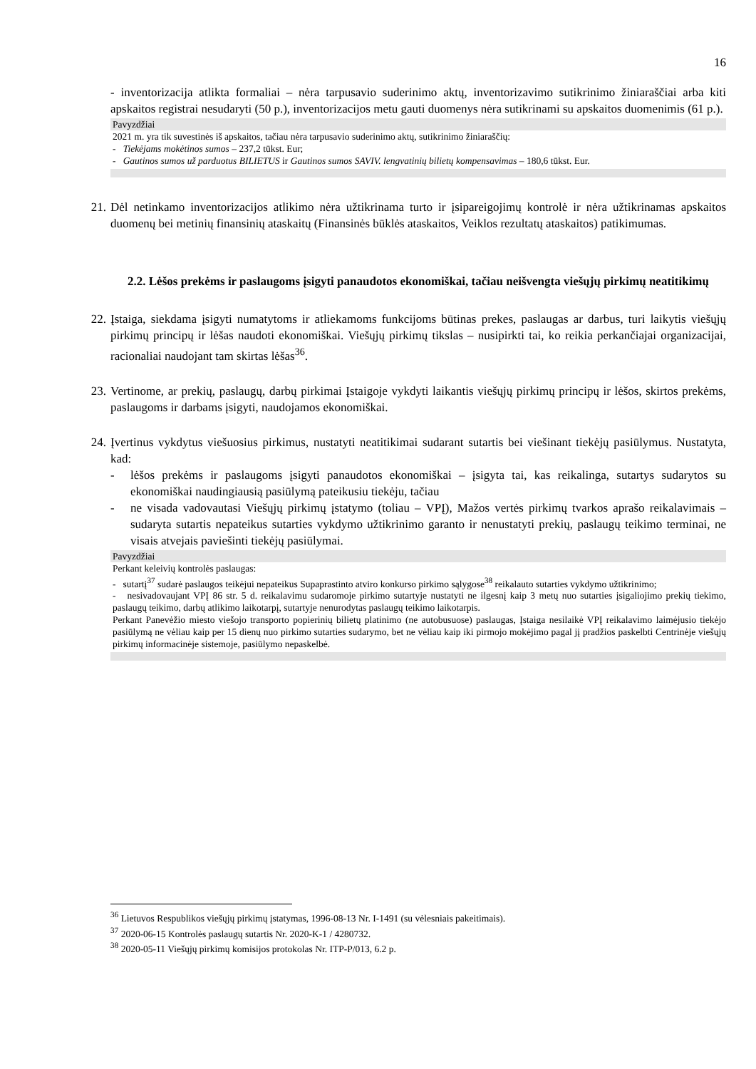16
- inventorizacija atlikta formaliai – nėra tarpusavio suderinimo aktų, inventorizavimo sutikrinimo žiniaraščiai arba kiti apskaitos registrai nesudaryti (50 p.), inventorizacijos metu gauti duomenys nėra sutikrinami su apskaitos duomenimis (61 p.).
Pavyzdžiai
2021 m. yra tik suvestinės iš apskaitos, tačiau nėra tarpusavio suderinimo aktų, sutikrinimo žiniaraščių:
- Tiekėjams mokėtinos sumos – 237,2 tūkst. Eur;
- Gautinos sumos už parduotus BILIETUS ir Gautinos sumos SAVIV. lengvatinių bilietų kompensavimas – 180,6 tūkst. Eur.
21. Dėl netinkamo inventorizacijos atlikimo nėra užtikrinama turto ir įsipareigojimų kontrolė ir nėra užtikrinamas apskaitos duomenų bei metinių finansinių ataskaitų (Finansinės būklės ataskaitos, Veiklos rezultatų ataskaitos) patikimumas.
2.2. Lėšos prekėms ir paslaugoms įsigyti panaudotos ekonomiškai, tačiau neišvengta viešųjų pirkimų neatitikimų
22. Įstaiga, siekdama įsigyti numatytoms ir atliekamoms funkcijoms būtinas prekes, paslaugas ar darbus, turi laikytis viešųjų pirkimų principų ir lėšas naudoti ekonomiškai. Viešųjų pirkimų tikslas – nusipirkti tai, ko reikia perkančiajai organizacijai, racionaliai naudojant tam skirtas lėšas<sup>36</sup>.
23. Vertinome, ar prekių, paslaugų, darbų pirkimai Įstaigoje vykdyti laikantis viešųjų pirkimų principų ir lėšos, skirtos prekėms, paslaugoms ir darbams įsigyti, naudojamos ekonomiškai.
24. Įvertinus vykdytus viešuosius pirkimus, nustatyti neatitikimai sudarant sutartis bei viešinant tiekėjų pasiūlymus. Nustatyta, kad:
- lėšos prekėms ir paslaugoms įsigyti panaudotos ekonomiškai – įsigyta tai, kas reikalinga, sutartys sudarytos su ekonomiškai naudingiausią pasiūlymą pateikusiu tiekėju, tačiau
- ne visada vadovautasi Viešųjų pirkimų įstatymo (toliau – VPĮ), Mažos vertės pirkimų tvarkos aprašo reikalavimais – sudaryta sutartis nepateikus sutarties vykdymo užtikrinimo garanto ir nenustatyti prekių, paslaugų teikimo terminai, ne visais atvejais paviešinti tiekėjų pasiūlymai.
Pavyzdžiai
Perkant keleivių kontrolės paslaugas:
- sutartį<sup>37</sup> sudarė paslaugos teikėjui nepateikus Supaprastinto atviro konkurso pirkimo sąlygose<sup>38</sup> reikalauto sutarties vykdymo užtikrinimo;
- nesivadovaujant VPĮ 86 str. 5 d. reikalavimu sudaromoje pirkimo sutartyje nustatyti ne ilgesnį kaip 3 metų nuo sutarties įsigaliojimo prekių tiekimo, paslaugų teikimo, darbų atlikimo laikotarpį, sutartyje nenurodytas paslaugų teikimo laikotarpis.
Perkant Panevėžio miesto viešojo transporto popierinių bilietų platinimo (ne autobusuose) paslaugas, Įstaiga nesilaikė VPĮ reikalavimo laimėjusio tiekėjo pasiūlymą ne vėliau kaip per 15 dienų nuo pirkimo sutarties sudarymo, bet ne vėliau kaip iki pirmojo mokėjimo pagal jį pradžios paskelbti Centrinėje viešųjų pirkimų informacinėje sistemoje, pasiūlymo nepaskelbė.
<sup>36</sup> Lietuvos Respublikos viešųjų pirkimų įstatymas, 1996-08-13 Nr. I-1491 (su vėlesniais pakeitimais).
<sup>37</sup> 2020-06-15 Kontrolės paslaugų sutartis Nr. 2020-K-1 / 4280732.
<sup>38</sup> 2020-05-11 Viešųjų pirkimų komisijos protokolas Nr. ITP-P/013, 6.2 p.